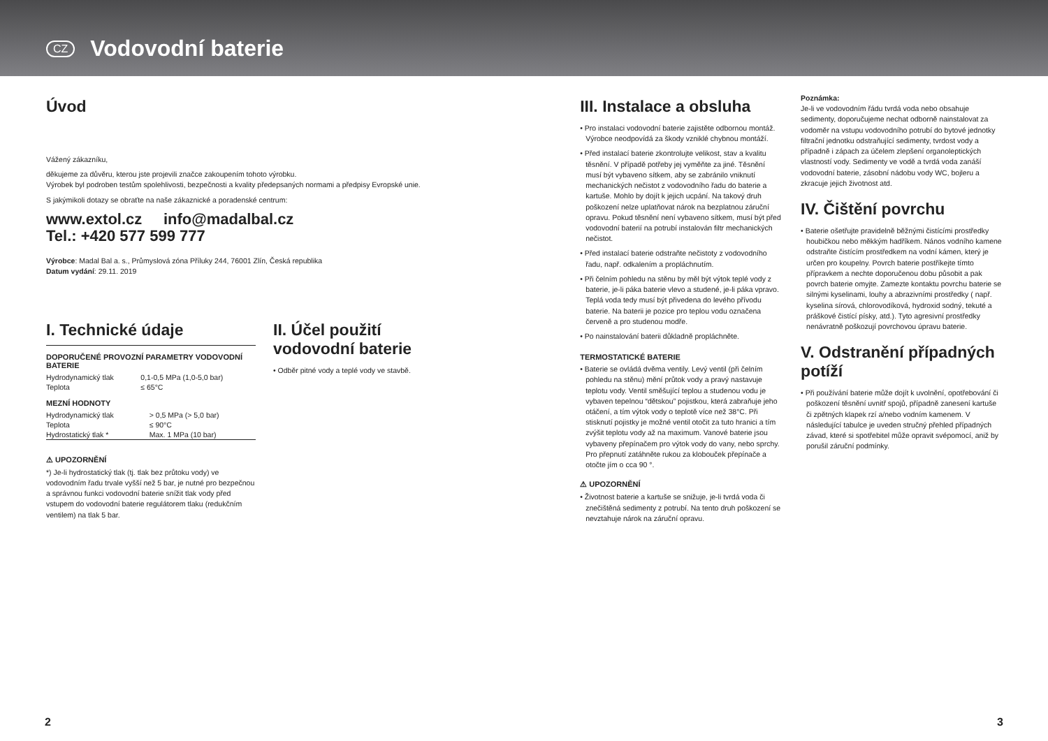CZ
Vodovodní baterie
Úvod
Vážený zákazníku,
děkujeme za důvěru, kterou jste projevili značce zakoupením tohoto výrobku.
Výrobek byl podroben testům spolehlivosti, bezpečnosti a kvality předepsaných normami a předpisy Evropské unie.
S jakýmikoli dotazy se obraťte na naše zákaznické a poradenské centrum:
www.extol.cz info@madalbal.cz
Tel.: +420 577 599 777
Výrobce: Madal Bal a. s., Průmyslová zóna Příluky 244, 76001 Zlín, Česká republika
Datum vydání: 29.11. 2019
I. Technické údaje
DOPORUČENÉ PROVOZNÍ PARAMETRY VODOVODNÍ BATERIE
| Hydrodynamický tlak | 0,1-0,5 MPa (1,0-5,0 bar) |
| Teplota | ≤ 65°C |
MEZNÍ HODNOTY
| Hydrodynamický tlak | > 0,5 MPa (> 5,0 bar) |
| Teplota | ≤ 90°C |
| Hydrostatický tlak * | Max. 1 MPa (10 bar) |
⚠ UPOZORNĚNÍ
*) Je-li hydrostatický tlak (tj. tlak bez průtoku vody) ve vodovodním řadu trvale vyšší než 5 bar, je nutné pro bezpečnou a správnou funkci vodovodní baterie snížit tlak vody před vstupem do vodovodní baterie regulátorem tlaku (redukčním ventilem) na tlak 5 bar.
II. Účel použití vodovodní baterie
• Odběr pitné vody a teplé vody ve stavbě.
III. Instalace a obsluha
• Pro instalaci vodovodní baterie zajistěte odbornou montáž. Výrobce neodpovídá za škody vzniklé chybnou montáží.
• Před instalací baterie zkontrolujte velikost, stav a kvalitu těsnění. V případě potřeby jej vyměňte za jiné. Těsnění musí být vybaveno sítkem, aby se zabránilo vniknutí mechanických nečistot z vodovodního řadu do baterie a kartuše. Mohlo by dojít k jejich ucpání. Na takový druh poškození nelze uplatňovat nárok na bezplatnou záruční opravu. Pokud těsnění není vybaveno sítkem, musí být před vodovodní baterií na potrubí instalován filtr mechanických nečistot.
• Před instalací baterie odstraňte nečistoty z vodovodního řadu, např. odkalením a propláchnutím.
• Při čelním pohledu na stěnu by měl být výtok teplé vody z baterie, je-li páka baterie vlevo a studené, je-li páka vpravo. Teplá voda tedy musí být přivedena do levého přívodu baterie. Na baterii je pozice pro teplou vodu označena červeně a pro studenou modře.
• Po nainstalování baterii důkladně propláchněte.
TERMOSTATICKÉ BATERIE
• Baterie se ovládá dvěma ventily. Levý ventil (při čelním pohledu na stěnu) mění průtok vody a pravý nastavuje teplotu vody. Ventil směšující teplou a studenou vodu je vybaven tepelnou “dětskou” pojistkou, která zabraňuje jeho otáčení, a tím výtok vody o teplotě více než 38°C. Při stisknutí pojistky je možné ventil otočit za tuto hranici a tím zvýšit teplotu vody až na maximum. Vanové baterie jsou vybaveny přepínačem pro výtok vody do vany, nebo sprchy. Pro přepnutí zatáhněte rukou za klobouček přepínače a otočte jím o cca 90 °.
⚠ UPOZORNĚNÍ
• Životnost baterie a kartuše se snižuje, je-li tvrdá voda či znečištěná sedimenty z potrubí. Na tento druh poškození se nevztahuje nárok na záruční opravu.
Poznámka:
Je-li ve vodovodním řádu tvrdá voda nebo obsahuje sedimenty, doporučujeme nechat odborně nainstalovat za vodoměr na vstupu vodovodního potrubí do bytové jednotky filtrační jednotku odstraňující sedimenty, tvrdost vody a případně i zápach za účelem zlepšení organoleptických vlastností vody. Sedimenty ve vodě a tvrdá voda zanáší vodovodní baterie, zásobní nádobu vody WC, bojleru a zkracuje jejich životnost atd.
IV. Čištění povrchu
• Baterie ošetřujte pravidelně běžnými čistícími prostředky houbičkou nebo měkkým hadříkem. Nános vodního kamene odstraňte čistícím prostředkem na vodní kámen, který je určen pro koupelny. Povrch baterie postříkejte tímto přípravkem a nechte doporučenou dobu působit a pak povrch baterie omyjte. Zamezte kontaktu povrchu baterie se silnými kyselinami, louhy a abrazivními prostředky ( např. kyselina sírová, chlorovodíková, hydroxid sodný, tekuté a práškové čistící písky, atd.). Tyto agresivní prostředky nenávratně poškozují povrchovou úpravu baterie.
V. Odstranění případných potíží
• Při používání baterie může dojít k uvolnění, opotřebování či poškození těsnění uvnitř spojů, případně zanesení kartuše či zpětných klapek rzí a/nebo vodním kamenem. V následující tabulce je uveden stručný přehled případných závad, které si spotřebitel může opravit svépomocí, aniž by porušil záruční podmínky.
2 3